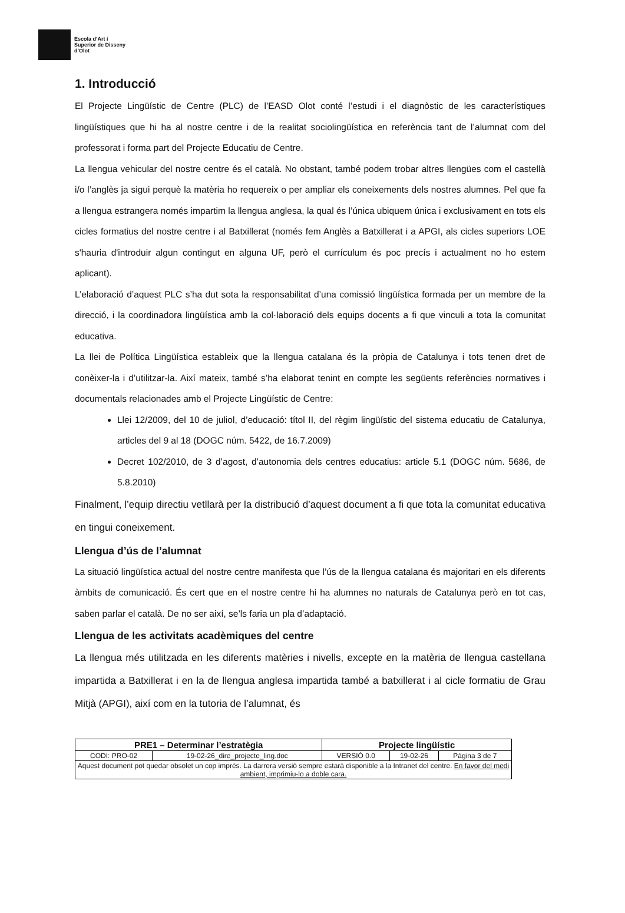Escola d’Art i
Superior de Disseny
d’Olot
1. Introducció
El Projecte Lingüístic de Centre (PLC) de l’EASD Olot conté l’estudi i el diagnòstic de les característiques lingüístiques que hi ha al nostre centre i de la realitat sociolingüística en referència tant de l’alumnat com del professorat i forma part del Projecte Educatiu de Centre.
La llengua vehicular del nostre centre és el català. No obstant, també podem trobar altres llengües com el castellà i/o l’anglès ja sigui perquè la matèria ho requereix o per ampliar els coneixements dels nostres alumnes. Pel que fa a llengua estrangera només impartim la llengua anglesa, la qual és l’única ubiquem única i exclusivament en tots els cicles formatius del nostre centre i al Batxillerat (només fem Anglès a Batxillerat i a APGI, als cicles superiors LOE s'hauria d'introduir algun contingut en alguna UF, però el currículum és poc precís i actualment no ho estem aplicant).
L’elaboració d’aquest PLC s’ha dut sota la responsabilitat d’una comissió lingüística formada per un membre de la direcció, i la coordinadora lingüística amb la col·laboració dels equips docents a fi que vinculi a tota la comunitat educativa.
La llei de Política Lingüística estableix que la llengua catalana és la pròpia de Catalunya i tots tenen dret de conèixer-la i d’utilitzar-la. Així mateix, també s’ha elaborat tenint en compte les següents referències normatives i documentals relacionades amb el Projecte Lingüístic de Centre:
Llei 12/2009, del 10 de juliol, d’educació: títol II, del règim lingüístic del sistema educatiu de Catalunya, articles del 9 al 18 (DOGC núm. 5422, de 16.7.2009)
Decret 102/2010, de 3 d’agost, d’autonomia dels centres educatius: article 5.1 (DOGC núm. 5686, de 5.8.2010)
Finalment, l’equip directiu vetllarà per la distribució d’aquest document a fi que tota la comunitat educativa en tingui coneixement.
Llengua d’ús de l’alumnat
La situació lingüística actual del nostre centre manifesta que l’ús de la llengua catalana és majoritari en els diferents àmbits de comunicació. És cert que en el nostre centre hi ha alumnes no naturals de Catalunya però en tot cas, saben parlar el català. De no ser així, se’ls faria un pla d’adaptació.
Llengua de les activitats acadèmiques del centre
La llengua més utilitzada en les diferents matèries i nivells, excepte en la matèria de llengua castellana impartida a Batxillerat i en la de llengua anglesa impartida també a batxillerat i al cicle formatiu de Grau Mitjà (APGI), així com en la tutoria de l’alumnat, és
| PRE1 – Determinar l’estratègia | | Projecte lingüístic | | |
| --- | --- | --- | --- | --- |
| CODI: PRO-02 | 19-02-26_dire_projecte_ling.doc | VERSIÓ 0.0 | 19-02-26 | Pàgina 3 de 7 |
| Aquest document pot quedar obsolet un cop imprès. La darrera versió sempre estarà disponible a la Intranet del centre. En favor del medi ambient, imprimiu-lo a doble cara. | | | | |